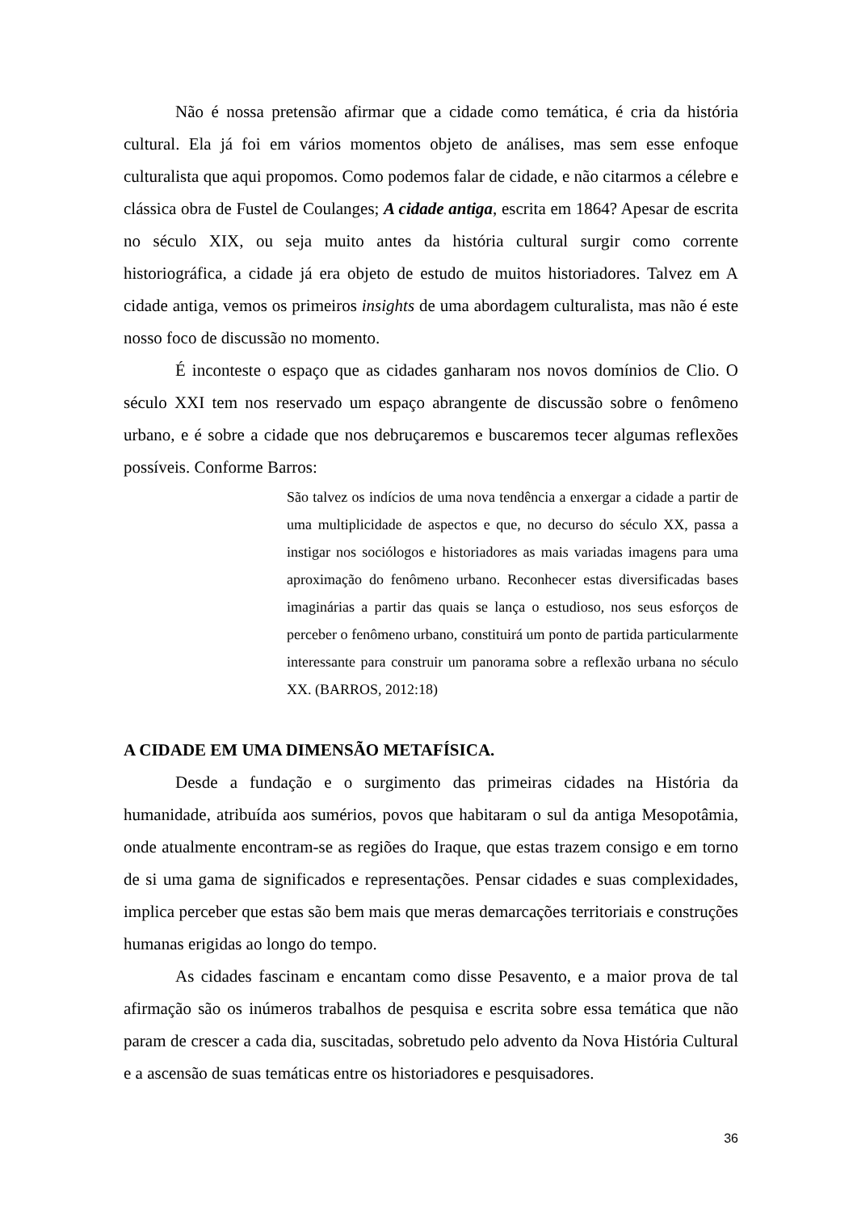Não é nossa pretensão afirmar que a cidade como temática, é cria da história cultural. Ela já foi em vários momentos objeto de análises, mas sem esse enfoque culturalista que aqui propomos. Como podemos falar de cidade, e não citarmos a célebre e clássica obra de Fustel de Coulanges; A cidade antiga, escrita em 1864? Apesar de escrita no século XIX, ou seja muito antes da história cultural surgir como corrente historiográfica, a cidade já era objeto de estudo de muitos historiadores. Talvez em A cidade antiga, vemos os primeiros insights de uma abordagem culturalista, mas não é este nosso foco de discussão no momento.
É inconteste o espaço que as cidades ganharam nos novos domínios de Clio. O século XXI tem nos reservado um espaço abrangente de discussão sobre o fenômeno urbano, e é sobre a cidade que nos debruçaremos e buscaremos tecer algumas reflexões possíveis. Conforme Barros:
São talvez os indícios de uma nova tendência a enxergar a cidade a partir de uma multiplicidade de aspectos e que, no decurso do século XX, passa a instigar nos sociólogos e historiadores as mais variadas imagens para uma aproximação do fenômeno urbano. Reconhecer estas diversificadas bases imaginárias a partir das quais se lança o estudioso, nos seus esforços de perceber o fenômeno urbano, constituirá um ponto de partida particularmente interessante para construir um panorama sobre a reflexão urbana no século XX. (BARROS, 2012:18)
A CIDADE EM UMA DIMENSÃO METAFÍSICA.
Desde a fundação e o surgimento das primeiras cidades na História da humanidade, atribuída aos sumérios, povos que habitaram o sul da antiga Mesopotâmia, onde atualmente encontram-se as regiões do Iraque, que estas trazem consigo e em torno de si uma gama de significados e representações. Pensar cidades e suas complexidades, implica perceber que estas são bem mais que meras demarcações territoriais e construções humanas erigidas ao longo do tempo.
As cidades fascinam e encantam como disse Pesavento, e a maior prova de tal afirmação são os inúmeros trabalhos de pesquisa e escrita sobre essa temática que não param de crescer a cada dia, suscitadas, sobretudo pelo advento da Nova História Cultural e a ascensão de suas temáticas entre os historiadores e pesquisadores.
36